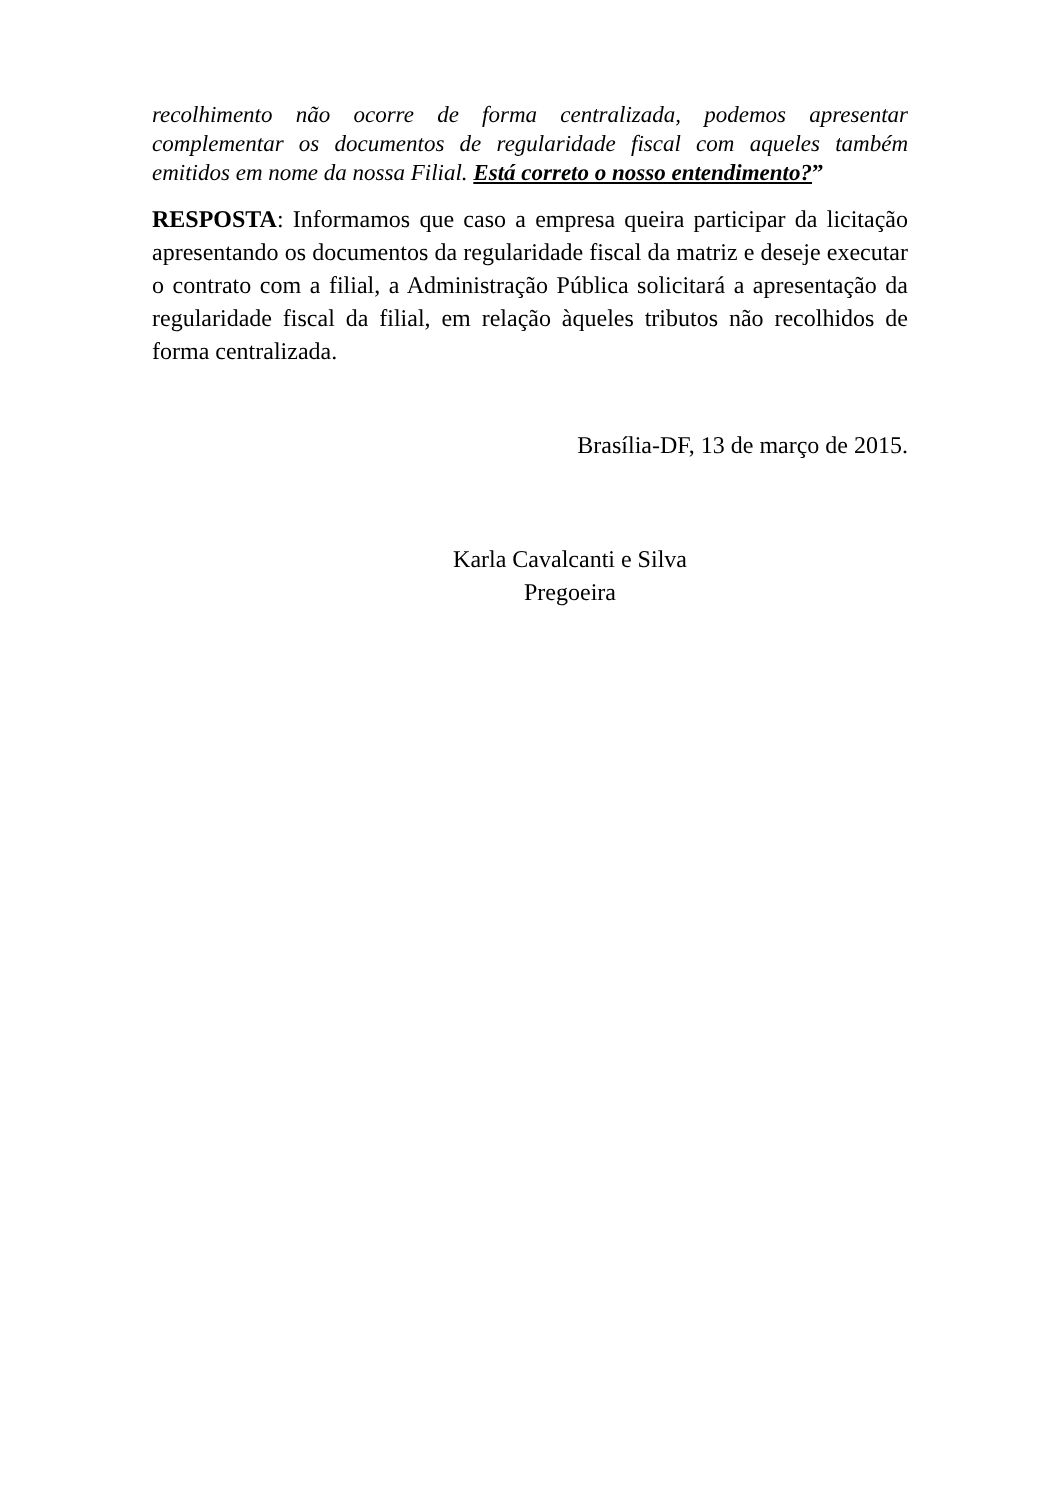recolhimento não ocorre de forma centralizada, podemos apresentar complementar os documentos de regularidade fiscal com aqueles também emitidos em nome da nossa Filial. Está correto o nosso entendimento?”
RESPOSTA: Informamos que caso a empresa queira participar da licitação apresentando os documentos da regularidade fiscal da matriz e deseje executar o contrato com a filial, a Administração Pública solicitará a apresentação da regularidade fiscal da filial, em relação àqueles tributos não recolhidos de forma centralizada.
Brasília-DF, 13 de março de 2015.
Karla Cavalcanti e Silva
Pregoeira